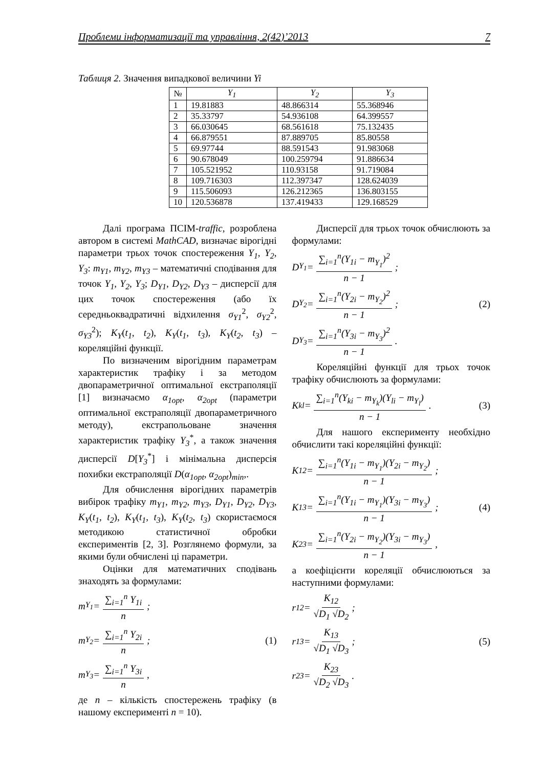Проблеми інформатизації та управління, 2(42)’2013 7
Таблиця 2. Значення випадкової величини Yi
| № | Y<sub>1</sub> | Y<sub>2</sub> | Y<sub>3</sub> |
| --- | --- | --- | --- |
| 1 | 19.81883 | 48.866314 | 55.368946 |
| 2 | 35.33797 | 54.936108 | 64.399557 |
| 3 | 66.030645 | 68.561618 | 75.132435 |
| 4 | 66.879551 | 87.889705 | 85.80558 |
| 5 | 69.97744 | 88.591543 | 91.983068 |
| 6 | 90.678049 | 100.259794 | 91.886634 |
| 7 | 105.521952 | 110.93158 | 91.719084 |
| 8 | 109.716303 | 112.397347 | 128.624039 |
| 9 | 115.506093 | 126.212365 | 136.803155 |
| 10 | 120.536878 | 137.419433 | 129.168529 |
Далі програма ПСІМ-traffic, розроблена автором в системі MathCAD, визначає вірогідні параметри трьох точок спостереження Y<sub>1</sub>, Y<sub>2</sub>, Y<sub>3</sub>: m<sub>Y1</sub>, m<sub>Y2</sub>, m<sub>Y3</sub> – математичні сподівання для точок Y<sub>1</sub>, Y<sub>2</sub>, Y<sub>3</sub>; D<sub>Y1</sub>, D<sub>Y2</sub>, D<sub>Y3</sub> – дисперсії для цих точок спостереження (або їх середньоквадратичні відхилення σ<sub>Y1</sub><sup>2</sup>, σ<sub>Y2</sub><sup>2</sup>, σ<sub>Y3</sub><sup>2</sup>); K<sub>Y</sub>(t<sub>1</sub>, t<sub>2</sub>), K<sub>Y</sub>(t<sub>1</sub>, t<sub>3</sub>), K<sub>Y</sub>(t<sub>2</sub>, t<sub>3</sub>) – кореляційні функції.
По визначеним вірогідним параметрам характеристик трафіку і за методом двопараметричної оптимальної екстраполяції [1] визначаємо α<sub>1opt</sub>, α<sub>2opt</sub> (параметри оптимальної екстраполяції двопараметричного методу), екстрапольоване значення характеристик трафіку Y<sub>3</sub><sup>*</sup>, а також значення дисперсії D[Y<sub>3</sub><sup>*</sup>] і мінімальна дисперсія похибки екстраполяції D(α<sub>1opt</sub>, α<sub>2opt</sub>)<sub>min</sub>,.
Для обчислення вірогідних параметрів вибірок трафіку m<sub>Y1</sub>, m<sub>Y2</sub>, m<sub>Y3</sub>, D<sub>Y1</sub>, D<sub>Y2</sub>, D<sub>Y3</sub>, K<sub>Y</sub>(t<sub>1</sub>, t<sub>2</sub>), K<sub>Y</sub>(t<sub>1</sub>, t<sub>3</sub>), K<sub>Y</sub>(t<sub>2</sub>, t<sub>3</sub>) скористаємося методикою статистичної обробки експериментів [2, 3]. Розглянемо формули, за якими були обчислені ці параметри.
Оцінки для математичних сподівань знаходять за формулами:
m<sub>Y<sub>1</sub></sub> = ∑<sub>i=1</sub><sup>n</sup> Y<sub>1i</sub> n;
m<sub>Y<sub>2</sub></sub> = ∑<sub>i=1</sub><sup>n</sup> Y<sub>2i</sub> n; (1)
m<sub>Y<sub>3</sub></sub> = ∑<sub>i=1</sub><sup>n</sup> Y<sub>3i</sub> n,
де n – кількість спостережень трафіку (в нашому експерименті n = 10).
Дисперсії для трьох точок обчислюють за формулами:
D<sub>Y<sub>1</sub></sub> = ∑<sub>i=1</sub><sup>n</sup>(Y<sub>1i</sub> − m<sub>Y<sub>1</sub></sub>)<sup>2</sup> n − 1;
D<sub>Y<sub>2</sub></sub> = ∑<sub>i=1</sub><sup>n</sup>(Y<sub>2i</sub> − m<sub>Y<sub>2</sub></sub>)<sup>2</sup> n − 1; (2)
D<sub>Y<sub>3</sub></sub> = ∑<sub>i=1</sub><sup>n</sup>(Y<sub>3i</sub> − m<sub>Y<sub>3</sub></sub>)<sup>2</sup> n − 1.
Кореляційні функції для трьох точок трафіку обчислюють за формулами:
K<sub>kl</sub> = ∑<sub>i=1</sub><sup>n</sup>(Y<sub>ki</sub> − m<sub>Y<sub>k</sub></sub>)(Y<sub>li</sub> − m<sub>Y<sub>l</sub></sub>) n − 1. (3)
Для нашого експерименту необхідно обчислити такі кореляційні функції:
K<sub>12</sub> = ∑<sub>i=1</sub><sup>n</sup>(Y<sub>1i</sub> − m<sub>Y<sub>1</sub></sub>)(Y<sub>2i</sub> − m<sub>Y<sub>2</sub></sub>) n − 1;
K<sub>13</sub> = ∑<sub>i=1</sub><sup>n</sup>(Y<sub>1i</sub> − m<sub>Y<sub>1</sub></sub>)(Y<sub>3i</sub> − m<sub>Y<sub>3</sub></sub>) n − 1; (4)
K<sub>23</sub> = ∑<sub>i=1</sub><sup>n</sup>(Y<sub>2i</sub> − m<sub>Y<sub>2</sub></sub>)(Y<sub>3i</sub> − m<sub>Y<sub>3</sub></sub>) n − 1,
а коефіцієнти кореляції обчислюються за наступними формулами:
r<sub>12</sub> = K<sub>12</sub> √D<sub>1</sub> √D<sub>2</sub>;
r<sub>13</sub> = K<sub>13</sub> √D<sub>1</sub> √D<sub>3</sub>; (5)
r<sub>23</sub> = K<sub>23</sub> √D<sub>2</sub> √D<sub>3</sub>.